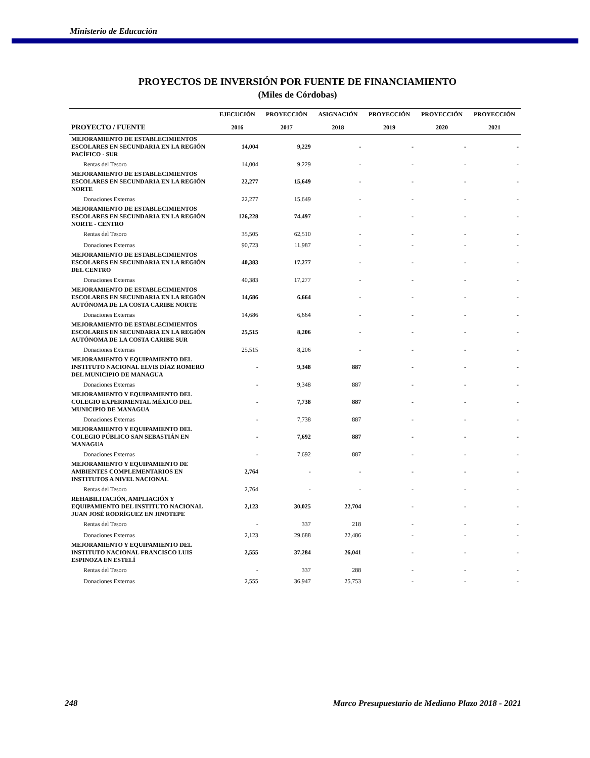Ministerio de Educación
PROYECTOS DE INVERSIÓN POR FUENTE DE FINANCIAMIENTO
(Miles de Córdobas)
| | EJECUCIÓN | PROYECCIÓN | ASIGNACIÓN | PROYECCIÓN | PROYECCIÓN | PROYECCIÓN |
| --- | --- | --- | --- | --- | --- | --- |
| PROYECTO / FUENTE | 2016 | 2017 | 2018 | 2019 | 2020 | 2021 |
| MEJORAMIENTO DE ESTABLECIMIENTOS ESCOLARES EN SECUNDARIA EN LA REGIÓN PACÍFICO - SUR | 14,004 | 9,229 | - | - | - | - |
| Rentas del Tesoro | 14,004 | 9,229 | - | - | - | - |
| MEJORAMIENTO DE ESTABLECIMIENTOS ESCOLARES EN SECUNDARIA EN LA REGIÓN NORTE | 22,277 | 15,649 | - | - | - | - |
| Donaciones Externas | 22,277 | 15,649 | - | - | - | - |
| MEJORAMIENTO DE ESTABLECIMIENTOS ESCOLARES EN SECUNDARIA EN LA REGIÓN NORTE - CENTRO | 126,228 | 74,497 | - | - | - | - |
| Rentas del Tesoro | 35,505 | 62,510 | - | - | - | - |
| Donaciones Externas | 90,723 | 11,987 | - | - | - | - |
| MEJORAMIENTO DE ESTABLECIMIENTOS ESCOLARES EN SECUNDARIA EN LA REGIÓN DEL CENTRO | 40,383 | 17,277 | - | - | - | - |
| Donaciones Externas | 40,383 | 17,277 | - | - | - | - |
| MEJORAMIENTO DE ESTABLECIMIENTOS ESCOLARES EN SECUNDARIA EN LA REGIÓN AUTÓNOMA DE LA COSTA CARIBE NORTE | 14,686 | 6,664 | - | - | - | - |
| Donaciones Externas | 14,686 | 6,664 | - | - | - | - |
| MEJORAMIENTO DE ESTABLECIMIENTOS ESCOLARES EN SECUNDARIA EN LA REGIÓN AUTÓNOMA DE LA COSTA CARIBE SUR | 25,515 | 8,206 | - | - | - | - |
| Donaciones Externas | 25,515 | 8,206 | - | - | - | - |
| MEJORAMIENTO Y EQUIPAMIENTO DEL INSTITUTO NACIONAL ELVIS DÍAZ ROMERO DEL MUNICIPIO DE MANAGUA | - | 9,348 | 887 | - | - | - |
| Donaciones Externas | - | 9,348 | 887 | - | - | - |
| MEJORAMIENTO Y EQUIPAMIENTO DEL COLEGIO EXPERIMENTAL MÉXICO DEL MUNICIPIO DE MANAGUA | - | 7,738 | 887 | - | - | - |
| Donaciones Externas | - | 7,738 | 887 | - | - | - |
| MEJORAMIENTO Y EQUIPAMIENTO DEL COLEGIO PÚBLICO SAN SEBASTIÁN EN MANAGUA | - | 7,692 | 887 | - | - | - |
| Donaciones Externas | - | 7,692 | 887 | - | - | - |
| MEJORAMIENTO Y EQUIPAMIENTO DE AMBIENTES COMPLEMENTARIOS EN INSTITUTOS A NIVEL NACIONAL | 2,764 | - | - | - | - | - |
| Rentas del Tesoro | 2,764 | - | - | - | - | - |
| REHABILITACIÓN, AMPLIACIÓN Y EQUIPAMIENTO DEL INSTITUTO NACIONAL JUAN JOSÉ RODRÍGUEZ EN JINOTEPE | 2,123 | 30,025 | 22,704 | - | - | - |
| Rentas del Tesoro | - | 337 | 218 | - | - | - |
| Donaciones Externas | 2,123 | 29,688 | 22,486 | - | - | - |
| MEJORAMIENTO Y EQUIPAMIENTO DEL INSTITUTO NACIONAL FRANCISCO LUIS ESPINOZA EN ESTELÍ | 2,555 | 37,284 | 26,041 | - | - | - |
| Rentas del Tesoro | - | 337 | 288 | - | - | - |
| Donaciones Externas | 2,555 | 36,947 | 25,753 | - | - | - |
248 Marco Presupuestario de Mediano Plazo 2018 - 2021